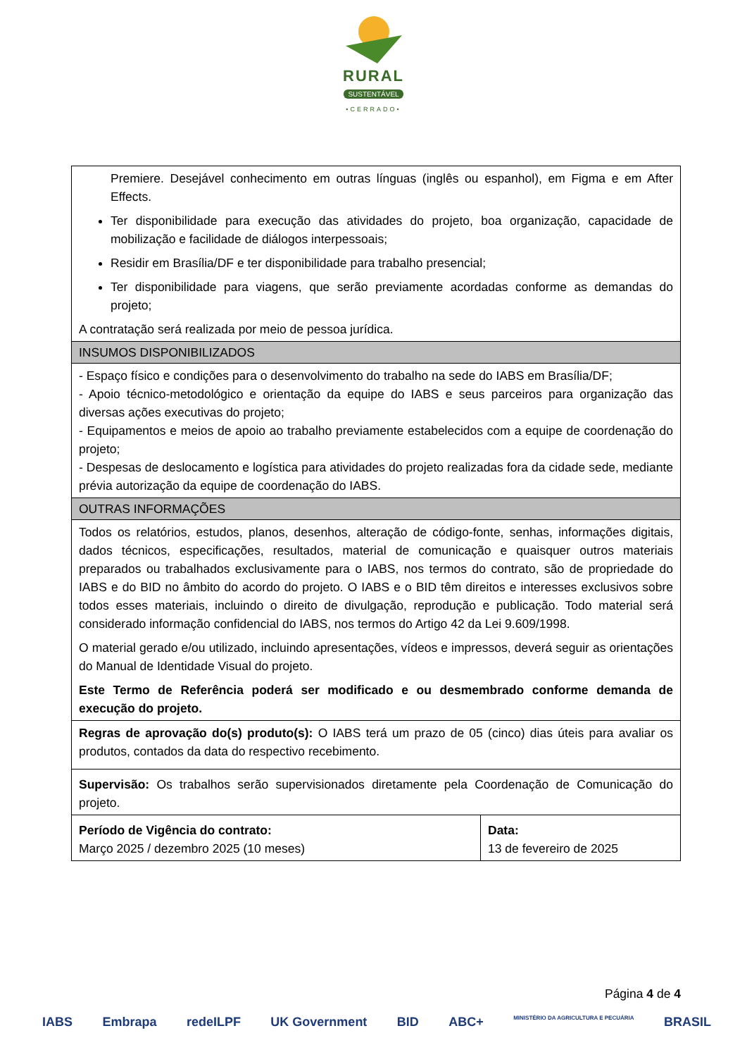RURAL
SUSTENTÁVEL
•CERRADO•
| Premiere. Desejável conhecimento em outras línguas (inglês ou espanhol), em Figma e em After Effects. Ter disponibilidade para execução das atividades do projeto, boa organização, capacidade de mobilização e facilidade de diálogos interpessoais; Residir em Brasília/DF e ter disponibilidade para trabalho presencial; Ter disponibilidade para viagens, que serão previamente acordadas conforme as demandas do projeto; A contratação será realizada por meio de pessoa jurídica. | |
| INSUMOS DISPONIBILIZADOS | |
| - Espaço físico e condições para o desenvolvimento do trabalho na sede do IABS em Brasília/DF; - Apoio técnico-metodológico e orientação da equipe do IABS e seus parceiros para organização das diversas ações executivas do projeto; - Equipamentos e meios de apoio ao trabalho previamente estabelecidos com a equipe de coordenação do projeto; - Despesas de deslocamento e logística para atividades do projeto realizadas fora da cidade sede, mediante prévia autorização da equipe de coordenação do IABS. | |
| OUTRAS INFORMAÇÕES | |
| Todos os relatórios, estudos, planos, desenhos, alteração de código-fonte, senhas, informações digitais, dados técnicos, especificações, resultados, material de comunicação e quaisquer outros materiais preparados ou trabalhados exclusivamente para o IABS, nos termos do contrato, são de propriedade do IABS e do BID no âmbito do acordo do projeto. O IABS e o BID têm direitos e interesses exclusivos sobre todos esses materiais, incluindo o direito de divulgação, reprodução e publicação. Todo material será considerado informação confidencial do IABS, nos termos do Artigo 42 da Lei 9.609/1998. O material gerado e/ou utilizado, incluindo apresentações, vídeos e impressos, deverá seguir as orientações do Manual de Identidade Visual do projeto. Este Termo de Referência poderá ser modificado e ou desmembrado conforme demanda de execução do projeto. | |
| Regras de aprovação do(s) produto(s): O IABS terá um prazo de 05 (cinco) dias úteis para avaliar os produtos, contados da data do respectivo recebimento. | |
| Supervisão: Os trabalhos serão supervisionados diretamente pela Coordenação de Comunicação do projeto. | |
| Período de Vigência do contrato: Março 2025 / dezembro 2025 (10 meses) | Data: 13 de fevereiro de 2025 |
Página 4 de 4
IABS Embrapa redeILPF UK Government BID ABC+ MINISTÉRIO DA AGRICULTURA E PECUÁRIA BRASIL